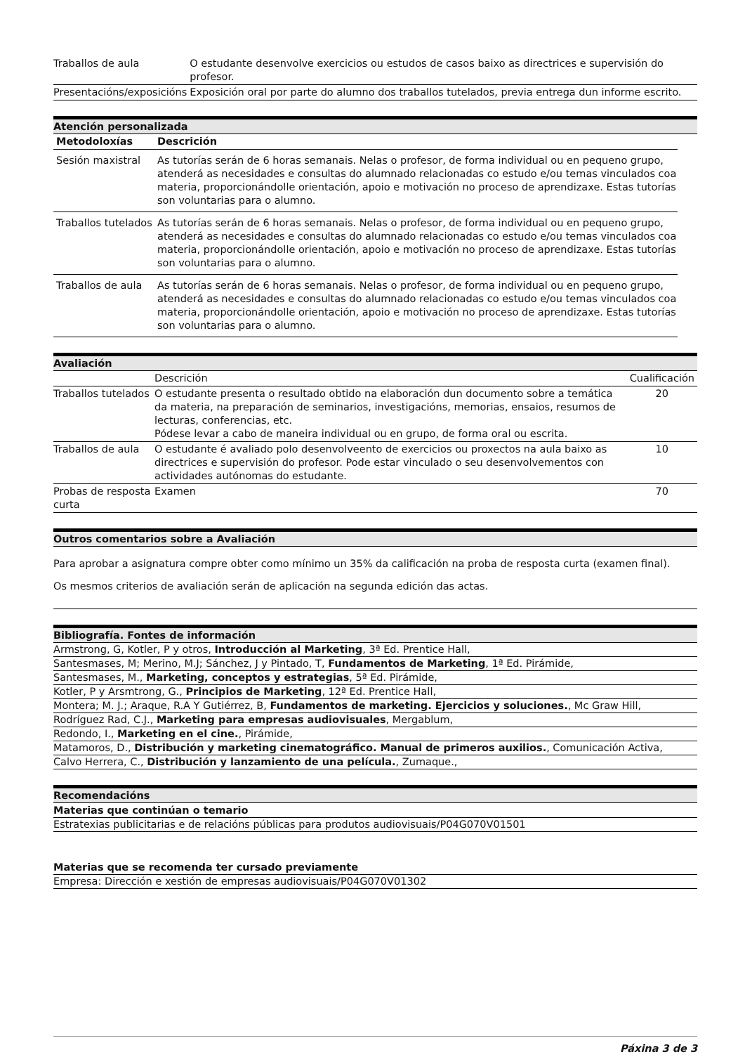| Traballos de aula | O estudante desenvolve exercicios ou estudos de casos baixo as directrices e supervisión do profesor. |
| Presentacións/exposicións | Exposición oral por parte do alumno dos traballos tutelados, previa entrega dun informe escrito. |
Atención personalizada
| Metodoloxías | Descrición |
| --- | --- |
| Sesión maxistral | As tutorías serán de 6 horas semanais. Nelas o profesor, de forma individual ou en pequeno grupo, atenderá as necesidades e consultas do alumnado relacionadas co estudo e/ou temas vinculados coa materia, proporcionándolle orientación, apoio e motivación no proceso de aprendizaxe. Estas tutorías son voluntarias para o alumno. |
| Traballos tutelados | As tutorías serán de 6 horas semanais. Nelas o profesor, de forma individual ou en pequeno grupo, atenderá as necesidades e consultas do alumnado relacionadas co estudo e/ou temas vinculados coa materia, proporcionándolle orientación, apoio e motivación no proceso de aprendizaxe. Estas tutorías son voluntarias para o alumno. |
| Traballos de aula | As tutorías serán de 6 horas semanais. Nelas o profesor, de forma individual ou en pequeno grupo, atenderá as necesidades e consultas do alumnado relacionadas co estudo e/ou temas vinculados coa materia, proporcionándolle orientación, apoio e motivación no proceso de aprendizaxe. Estas tutorías son voluntarias para o alumno. |
Avaliación
| | Descrición | Cualificación |
| Traballos tutelados | O estudante presenta o resultado obtido na elaboración dun documento sobre a temática da materia, na preparación de seminarios, investigacións, memorias, ensaios, resumos de lecturas, conferencias, etc. Pódese levar a cabo de maneira individual ou en grupo, de forma oral ou escrita. | 20 |
| Traballos de aula | O estudante é avaliado polo desenvolveento de exercicios ou proxectos na aula baixo as directrices e supervisión do profesor. Pode estar vinculado o seu desenvolvementos con actividades autónomas do estudante. | 10 |
| Probas de resposta curta | Examen | 70 |
Outros comentarios sobre a Avaliación
Para aprobar a asignatura compre obter como mínimo un 35% da calificación na proba de resposta curta (examen final).
Os mesmos criterios de avaliación serán de aplicación na segunda edición das actas.
Bibliografía. Fontes de información
Armstrong, G, Kotler, P y otros, Introducción al Marketing, 3ª Ed. Prentice Hall,
Santesmases, M; Merino, M.J; Sánchez, J y Pintado, T, Fundamentos de Marketing, 1ª Ed. Pirámide,
Santesmases, M., Marketing, conceptos y estrategias, 5ª Ed. Pirámide,
Kotler, P y Arsmtrong, G., Principios de Marketing, 12ª Ed. Prentice Hall,
Montera; M. J.; Araque, R.A Y Gutiérrez, B, Fundamentos de marketing. Ejercicios y soluciones., Mc Graw Hill,
Rodríguez Rad, C.J., Marketing para empresas audiovisuales, Mergablum,
Redondo, I., Marketing en el cine., Pirámide,
Matamoros, D., Distribución y marketing cinematográfico. Manual de primeros auxilios., Comunicación Activa,
Calvo Herrera, C., Distribución y lanzamiento de una película., Zumaque.,
Recomendacións
Materias que continúan o temario
Estratexias publicitarias e de relacións públicas para produtos audiovisuais/P04G070V01501
Materias que se recomenda ter cursado previamente
Empresa: Dirección e xestión de empresas audiovisuais/P04G070V01302
Páxina 3 de 3